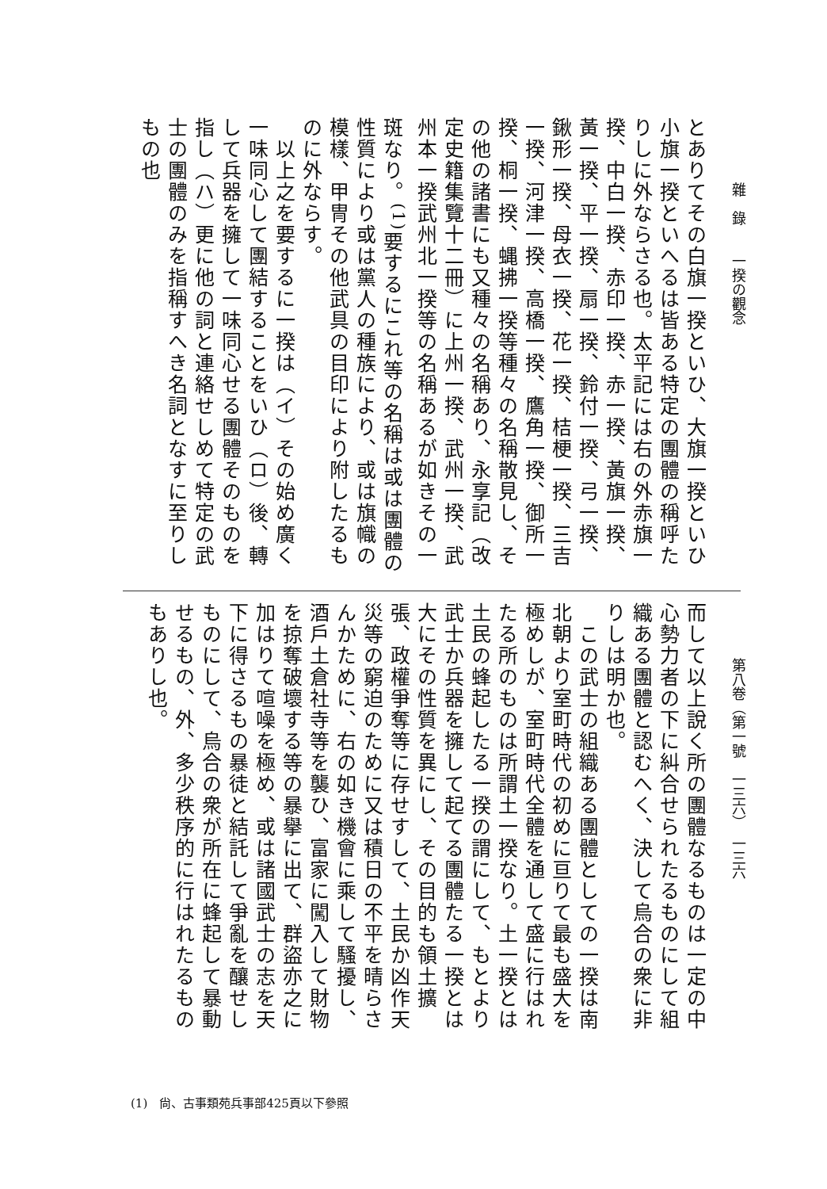雜　錄　　一揆の觀念
とありてその白旗一揆といひ、大旗一揆といひ小旗一揆といへるは皆ある特定の團體の稱呼たりしに外ならさる也。太平記には右の外赤旗一揆、中白一揆、赤印一揆、赤一揆、黃旗一揆、黃一揆、平一揆、扇一揆、鈴付一揆、弓一揆、鍬形一揆、母衣一揆、花一揆、桔梗一揆、三吉一揆、河津一揆、高橋一揆、鷹角一揆、御所一揆、桐一揆、蝿拂一揆等種々の名稱散見し、その他の諸書にも又種々の名稱あり、永享記（改定史籍集覽十二冊）に上州一揆、武州一揆、武州本一揆武州北一揆等の名稱あるが如きその一斑なり。<sup>(1)</sup>要するにこれ等の名稱は或は團體の性質により或は黨人の種族により、或は旗幟の模樣、甲冑その他武具の目印により附したるものに外ならす。
　以上之を要するに一揆は（イ）その始め廣く一味同心して團結することをいひ（ロ）後、轉して兵器を擁して一味同心せる團體そのものを指し（ハ）更に他の詞と連絡せしめて特定の武士の團體のみを指稱すへき名詞となすに至りしもの也
第八卷（第一號　一三六）　一三六
而して以上說く所の團體なるものは一定の中心勢力者の下に糾合せられたるものにして組織ある團體と認むへく、決して烏合の衆に非りしは明か也。
　この武士の組織ある團體としての一揆は南北朝より室町時代の初めに亘りて最も盛大を極めしが、室町時代全體を通して盛に行はれたる所のものは所謂土一揆なり。土一揆とは土民の蜂起したる一揆の謂にして、もとより武士か兵器を擁して起てる團體たる一揆とは大にその性質を異にし、その目的も領土擴張、政權爭奪等に存せすして、土民か凶作天災等の窮迫のために又は積日の不平を晴らさんかために、右の如き機會に乘して騷擾し、酒戶土倉社寺等を襲ひ、富家に闖入して財物を掠奪破壞する等の暴擧に出て、群盜亦之に加はりて喧噪を極め、或は諸國武士の志を天下に得さるもの暴徒と結託して爭亂を釀せしものにして、烏合の衆が所在に蜂起して暴動せるもの、外、多少秩序的に行はれたるものもありし也。
(1)　尙、古事類苑兵事部425頁以下參照